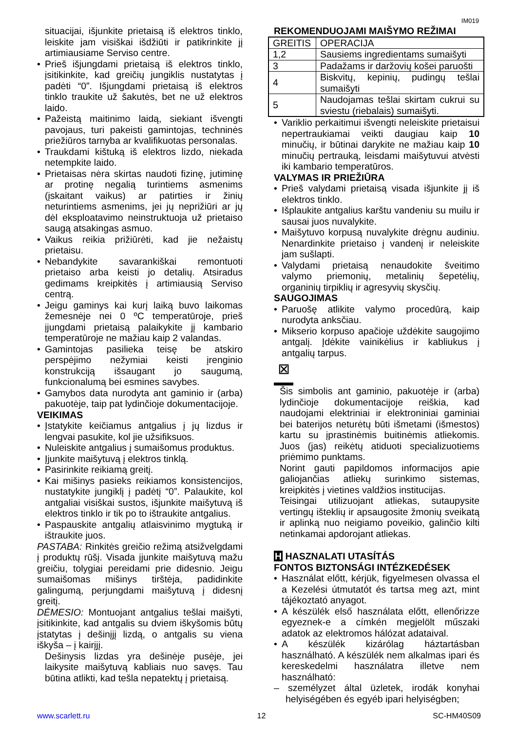IM019
situacijai, išjunkite prietaisą iš elektros tinklo, leiskite jam visiškai išdžiūti ir patikrinkite jį artimiausiame Serviso centre.
Prieš išjungdami prietaisą iš elektros tinklo, įsitikinkite, kad greičių jungiklis nustatytas į padėti “0”. Išjungdami prietaisą iš elektros tinklo traukite už šakutės, bet ne už elektros laido.
Pažeistą maitinimo laidą, siekiant išvengti pavojaus, turi pakeisti gamintojas, techninės priežiūros tarnyba ar kvalifikuotas personalas.
Traukdami kištuką iš elektros lizdo, niekada netempkite laido.
Prietaisas nėra skirtas naudoti fizinę, jutiminę ar protinę negalią turintiems asmenims (įskaitant vaikus) ar patirties ir žinių neturintiems asmenims, jei jų neprižiūri ar jų dėl eksploatavimo neinstruktuoja už prietaiso saugą atsakingas asmuo.
Vaikus reikia prižiūrėti, kad jie nežaistų prietaisu.
Nebandykite savarankiškai remontuoti prietaiso arba keisti jo detalių. Atsiradus gedimams kreipkitės į artimiausią Serviso centrą.
Jeigu gaminys kai kurį laiką buvo laikomas žemesnėje nei 0 ºC temperatūroje, prieš įjungdami prietaisą palaikykite jį kambario temperatūroje ne mažiau kaip 2 valandas.
Gamintojas pasilieka teisę be atskiro perspėjimo nežymiai keisti įrenginio konstrukciją išsaugant jo saugumą, funkcionalumą bei esmines savybes.
Gamybos data nurodyta ant gaminio ir (arba) pakuotėje, taip pat lydinčioje dokumentacijoje.
VEIKIMAS
Įstatykite keičiamus antgalius į jų lizdus ir lengvai pasukite, kol jie užsifiksuos.
Nuleiskite antgalius į sumaišomus produktus.
Įjunkite maišytuvą į elektros tinklą.
Pasirinkite reikiamą greitį.
Kai mišinys pasieks reikiamos konsistencijos, nustatykite jungiklį į padėtį “0”. Palaukite, kol antgaliai visiškai sustos, išjunkite maišytuvą iš elektros tinklo ir tik po to ištraukite antgalius.
Paspauskite antgalių atlaisvinimo mygtuką ir ištraukite juos.
PASTABA: Rinkitės greičio režimą atsižvelgdami į produktų rūšį. Visada įjunkite maišytuvą mažu greičiu, tolygiai pereidami prie didesnio. Jeigu sumaišomas mišinys tirštėja, padidinkite galingumą, perjungdami maišytuvą į didesnį greitį.
DĖMESIO: Montuojant antgalius tešlai maišyti, įsitikinkite, kad antgalis su dviem iškyšomis būtų įstatytas į dešinįjį lizdą, o antgalis su viena iškyša – į kairįjį.
Dešinysis lizdas yra dešinėje pusėje, jei laikysite maišytuvą kabliais nuo savęs. Tau būtina atlikti, kad tešla nepatektų į prietaisą.
REKOMENDUOJAMI MAIŠYMO REŽIMAI
| GREITIS | OPERACIJA |
| 1,2 | Sausiems ingredientams sumaišyti |
| 3 | Padažams ir daržovių košei paruošti |
| 4 | Biskvitų, kepinių, pudingų tešlai sumaišyti |
| 5 | Naudojamas tešlai skirtam cukrui su sviestu (riebalais) sumaišyti. |
Variklio perkaitimui išvengti neleiskite prietaisui nepertraukiamai veikti daugiau kaip 10 minučių, ir būtinai darykite ne mažiau kaip 10 minučių pertrauką, leisdami maišytuvui atvėsti iki kambario temperatūros.
VALYMAS IR PRIEŽIŪRA
Prieš valydami prietaisą visada išjunkite jį iš elektros tinklo.
Išplaukite antgalius karštu vandeniu su muilu ir sausai juos nuvalykite.
Maišytuvo korpusą nuvalykite drėgnu audiniu. Nenardinkite prietaiso į vandenį ir neleiskite jam sušlapti.
Valydami prietaisą nenaudokite šveitimo valymo priemonių, metalinių šepetėlių, organinių tirpiklių ir agresyvių skysčių.
SAUGOJIMAS
Paruošę atlikite valymo procedūrą, kaip nurodyta anksčiau.
Mikserio korpuso apačioje uždėkite saugojimo antgalį. Įdėkite vainikėlius ir kabliukus į antgalių tarpus.
⊠
Šis simbolis ant gaminio, pakuotėje ir (arba) lydinčioje dokumentacijoje reiškia, kad naudojami elektriniai ir elektroniniai gaminiai bei baterijos neturėtų būti išmetami (išmestos) kartu su įprastinėmis buitinėmis atliekomis. Juos (jas) reikėtų atiduoti specializuotiems priėmimo punktams.
Norint gauti papildomos informacijos apie galiojančias atliekų surinkimo sistemas, kreipkitės į vietines valdžios institucijas.
Teisingai utilizuojant atliekas, sutaupysite vertingų išteklių ir apsaugosite žmonių sveikatą ir aplinką nuo neigiamo poveikio, galinčio kilti netinkamai apdorojant atliekas.
H HASZNALATI UTASÍTÁS
FONTOS BIZTONSÁGI INTÉZKEDÉSEK
Használat előtt, kérjük, figyelmesen olvassa el a Kezelési útmutatót és tartsa meg azt, mint tájékoztató anyagot.
A készülék első használata előtt, ellenőrizze egyeznek-e a címkén megjelölt műszaki adatok az elektromos hálózat adataival.
A készülék kizárólag háztartásban használható. A készülék nem alkalmas ipari és kereskedelmi használatra illetve nem használható:
– személyzet által üzletek, irodák konyhai helyiségében és egyéb ipari helyiségben;
www.scarlett.ru 12 SC-HM40S09